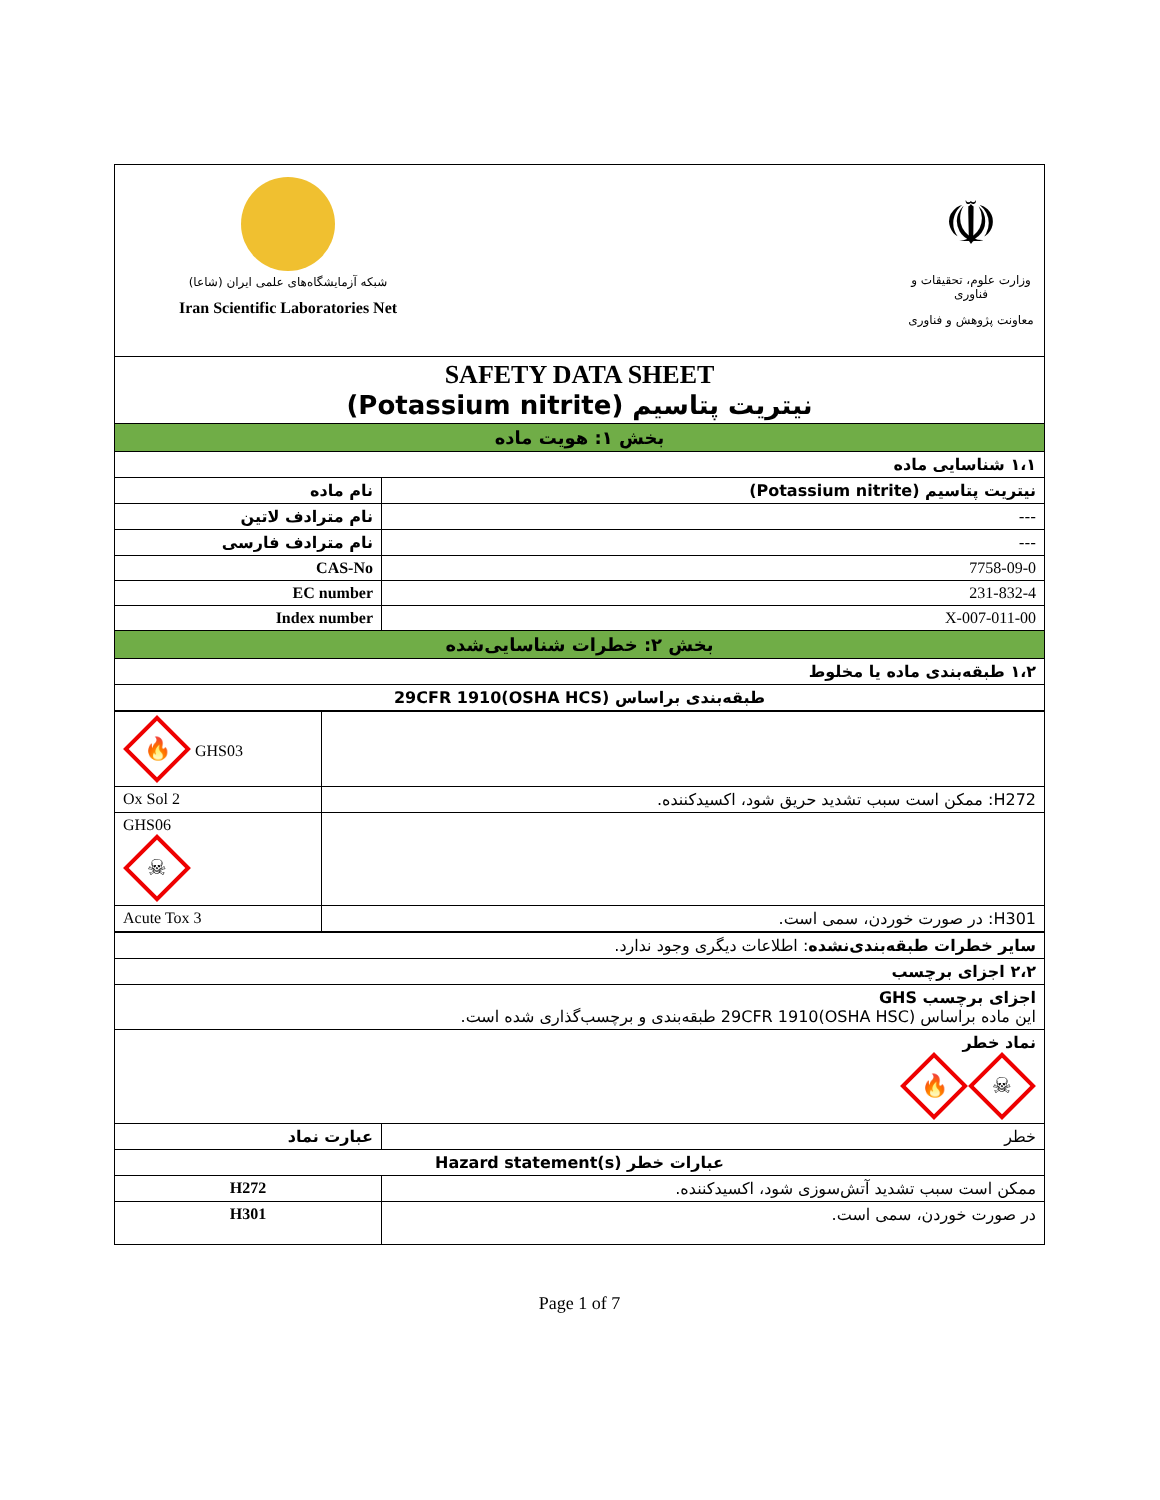| شبکه آزمایشگاه‌های علمی ایران (شاعا) Iran Scientific Laboratories Net ☫ وزارت علوم، تحقیقات و فناوری معاونت پژوهش و فناوری | |
| SAFETY DATA SHEET نیتریت پتاسیم (Potassium nitrite) | |
| بخش ۱: هویت ماده | |
| ۱،۱ شناسایی ماده | |
| نام ماده | نیتریت پتاسیم (Potassium nitrite) |
| نام مترادف لاتین | --- |
| نام مترادف فارسی | --- |
| CAS-No | 7758-09-0 |
| EC number | 231-832-4 |
| Index number | 007-011-00-X |
| بخش ۲: خطرات شناسایی‌شده | |
| ۱،۲ طبقه‌بندی ماده یا مخلوط | |
| طبقه‌بندی براساس 29CFR 1910(OSHA HCS) | |
| 🔥 GHS03 | |
| Ox Sol 2 | H272: ممکن است سبب تشدید حریق شود، اکسیدکننده. |
| GHS06 ☠ | |
| Acute Tox 3 | H301: در صورت خوردن، سمی است. |
| سایر خطرات طبقه‌بندی‌نشده : اطلاعات دیگری وجود ندارد. | |
| ۲،۲ اجزای برچسب | |
| اجزای برچسب GHS این ماده براساس 29CFR 1910(OSHA HSC) طبقه‌بندی و برچسب‌گذاری شده است. | |
| نماد خطر ☠ 🔥 | |
| عبارت نماد | خطر |
| عبارات خطر Hazard statement(s) | |
| H272 | ممکن است سبب تشدید آتش‌سوزی شود، اکسیدکننده. |
| H301 | در صورت خوردن، سمی است. |
Page 1 of 7